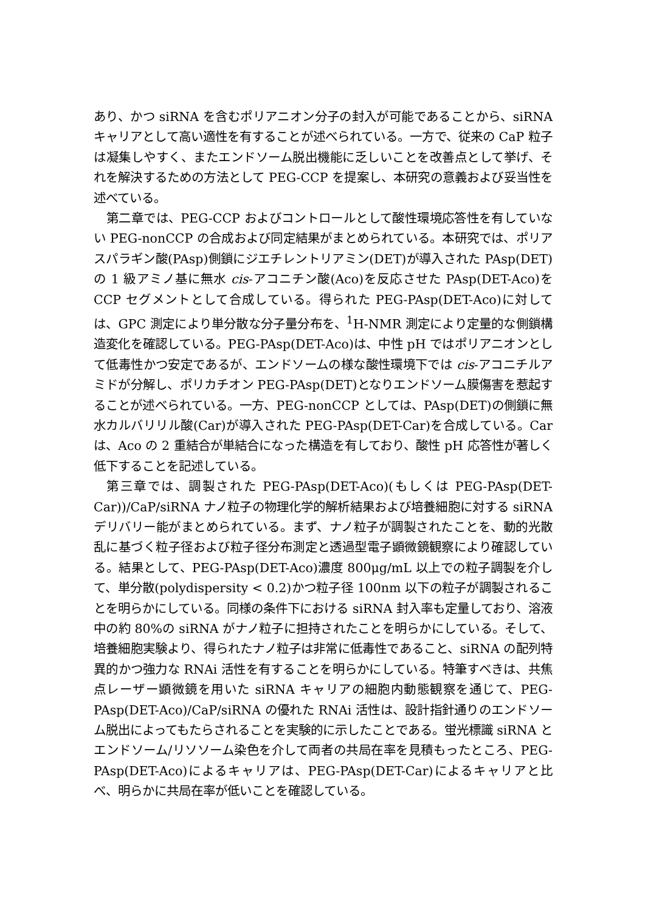あり、かつ siRNA を含むポリアニオン分子の封入が可能であることから、siRNA キャリアとして高い適性を有することが述べられている。一方で、従来の CaP 粒子は凝集しやすく、またエンドソーム脱出機能に乏しいことを改善点として挙げ、それを解決するための方法として PEG-CCP を提案し、本研究の意義および妥当性を述べている。
第二章では、PEG-CCP およびコントロールとして酸性環境応答性を有していない PEG-nonCCP の合成および同定結果がまとめられている。本研究では、ポリアスパラギン酸(PAsp)側鎖にジエチレントリアミン(DET)が導入された PAsp(DET)の 1 級アミノ基に無水 cis-アコニチン酸(Aco)を反応させた PAsp(DET-Aco)を CCP セグメントとして合成している。得られた PEG-PAsp(DET-Aco)に対しては、GPC 測定により単分散な分子量分布を、<sup>1</sup>H-NMR 測定により定量的な側鎖構造変化を確認している。PEG-PAsp(DET-Aco)は、中性 pH ではポリアニオンとして低毒性かつ安定であるが、エンドソームの様な酸性環境下では cis-アコニチルアミドが分解し、ポリカチオン PEG-PAsp(DET)となりエンドソーム膜傷害を惹起することが述べられている。一方、PEG-nonCCP としては、PAsp(DET)の側鎖に無水カルバリリル酸(Car)が導入された PEG-PAsp(DET-Car)を合成している。Car は、Aco の 2 重結合が単結合になった構造を有しており、酸性 pH 応答性が著しく低下することを記述している。
第三章では、調製された PEG-PAsp(DET-Aco)(もしくは PEG-PAsp(DET-Car))/CaP/siRNA ナノ粒子の物理化学的解析結果および培養細胞に対する siRNA デリバリー能がまとめられている。まず、ナノ粒子が調製されたことを、動的光散乱に基づく粒子径および粒子径分布測定と透過型電子顕微鏡観察により確認している。結果として、PEG-PAsp(DET-Aco)濃度 800μg/mL 以上での粒子調製を介して、単分散(polydispersity < 0.2)かつ粒子径 100nm 以下の粒子が調製されることを明らかにしている。同様の条件下における siRNA 封入率も定量しており、溶液中の約 80%の siRNA がナノ粒子に担持されたことを明らかにしている。そして、培養細胞実験より、得られたナノ粒子は非常に低毒性であること、siRNA の配列特異的かつ強力な RNAi 活性を有することを明らかにしている。特筆すべきは、共焦点レーザー顕微鏡を用いた siRNA キャリアの細胞内動態観察を通じて、PEG-PAsp(DET-Aco)/CaP/siRNA の優れた RNAi 活性は、設計指針通りのエンドソーム脱出によってもたらされることを実験的に示したことである。蛍光標識 siRNA とエンドソーム/リソソーム染色を介して両者の共局在率を見積もったところ、PEG-PAsp(DET-Aco)によるキャリアは、PEG-PAsp(DET-Car)によるキャリアと比べ、明らかに共局在率が低いことを確認している。